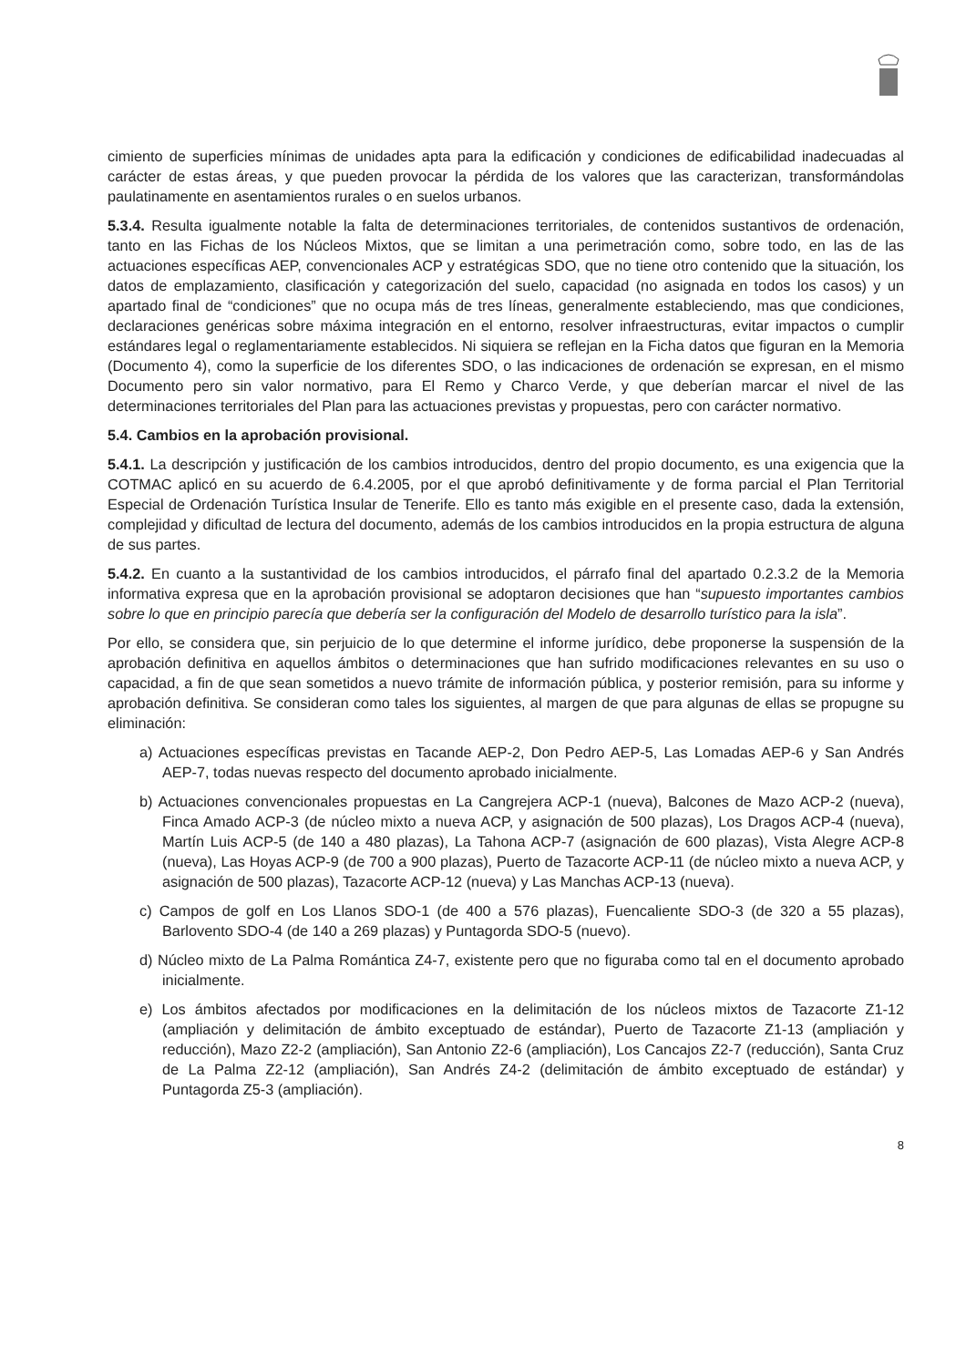cimiento de superficies mínimas de unidades apta para la edificación y condiciones de edificabilidad inadecuadas al carácter de estas áreas, y que pueden provocar la pérdida de los valores que las caracterizan, transformándolas paulatinamente en asentamientos rurales o en suelos urbanos.
5.3.4. Resulta igualmente notable la falta de determinaciones territoriales, de contenidos sustantivos de ordenación, tanto en las Fichas de los Núcleos Mixtos, que se limitan a una perimetración como, sobre todo, en las de las actuaciones específicas AEP, convencionales ACP y estratégicas SDO, que no tiene otro contenido que la situación, los datos de emplazamiento, clasificación y categorización del suelo, capacidad (no asignada en todos los casos) y un apartado final de “condiciones” que no ocupa más de tres líneas, generalmente estableciendo, mas que condiciones, declaraciones genéricas sobre máxima integración en el entorno, resolver infraestructuras, evitar impactos o cumplir estándares legal o reglamentariamente establecidos. Ni siquiera se reflejan en la Ficha datos que figuran en la Memoria (Documento 4), como la superficie de los diferentes SDO, o las indicaciones de ordenación se expresan, en el mismo Documento pero sin valor normativo, para El Remo y Charco Verde, y que deberían marcar el nivel de las determinaciones territoriales del Plan para las actuaciones previstas y propuestas, pero con carácter normativo.
5.4. Cambios en la aprobación provisional.
5.4.1. La descripción y justificación de los cambios introducidos, dentro del propio documento, es una exigencia que la COTMAC aplicó en su acuerdo de 6.4.2005, por el que aprobó definitivamente y de forma parcial el Plan Territorial Especial de Ordenación Turística Insular de Tenerife. Ello es tanto más exigible en el presente caso, dada la extensión, complejidad y dificultad de lectura del documento, además de los cambios introducidos en la propia estructura de alguna de sus partes.
5.4.2. En cuanto a la sustantividad de los cambios introducidos, el párrafo final del apartado 0.2.3.2 de la Memoria informativa expresa que en la aprobación provisional se adoptaron decisiones que han “supuesto importantes cambios sobre lo que en principio parecía que debería ser la configuración del Modelo de desarrollo turístico para la isla”.
Por ello, se considera que, sin perjuicio de lo que determine el informe jurídico, debe proponerse la suspensión de la aprobación definitiva en aquellos ámbitos o determinaciones que han sufrido modificaciones relevantes en su uso o capacidad, a fin de que sean sometidos a nuevo trámite de información pública, y posterior remisión, para su informe y aprobación definitiva. Se consideran como tales los siguientes, al margen de que para algunas de ellas se propugne su eliminación:
a) Actuaciones específicas previstas en Tacande AEP-2, Don Pedro AEP-5, Las Lomadas AEP-6 y San Andrés AEP-7, todas nuevas respecto del documento aprobado inicialmente.
b) Actuaciones convencionales propuestas en La Cangrejera ACP-1 (nueva), Balcones de Mazo ACP-2 (nueva), Finca Amado ACP-3 (de núcleo mixto a nueva ACP, y asignación de 500 plazas), Los Dragos ACP-4 (nueva), Martín Luis ACP-5 (de 140 a 480 plazas), La Tahona ACP-7 (asignación de 600 plazas), Vista Alegre ACP-8 (nueva), Las Hoyas ACP-9 (de 700 a 900 plazas), Puerto de Tazacorte ACP-11 (de núcleo mixto a nueva ACP, y asignación de 500 plazas), Tazacorte ACP-12 (nueva) y Las Manchas ACP-13 (nueva).
c) Campos de golf en Los Llanos SDO-1 (de 400 a 576 plazas), Fuencaliente SDO-3 (de 320 a 55 plazas), Barlovento SDO-4 (de 140 a 269 plazas) y Puntagorda SDO-5 (nuevo).
d) Núcleo mixto de La Palma Romántica Z4-7, existente pero que no figuraba como tal en el documento aprobado inicialmente.
e) Los ámbitos afectados por modificaciones en la delimitación de los núcleos mixtos de Tazacorte Z1-12 (ampliación y delimitación de ámbito exceptuado de estándar), Puerto de Tazacorte Z1-13 (ampliación y reducción), Mazo Z2-2 (ampliación), San Antonio Z2-6 (ampliación), Los Cancajos Z2-7 (reducción), Santa Cruz de La Palma Z2-12 (ampliación), San Andrés Z4-2 (delimitación de ámbito exceptuado de estándar) y Puntagorda Z5-3 (ampliación).
8